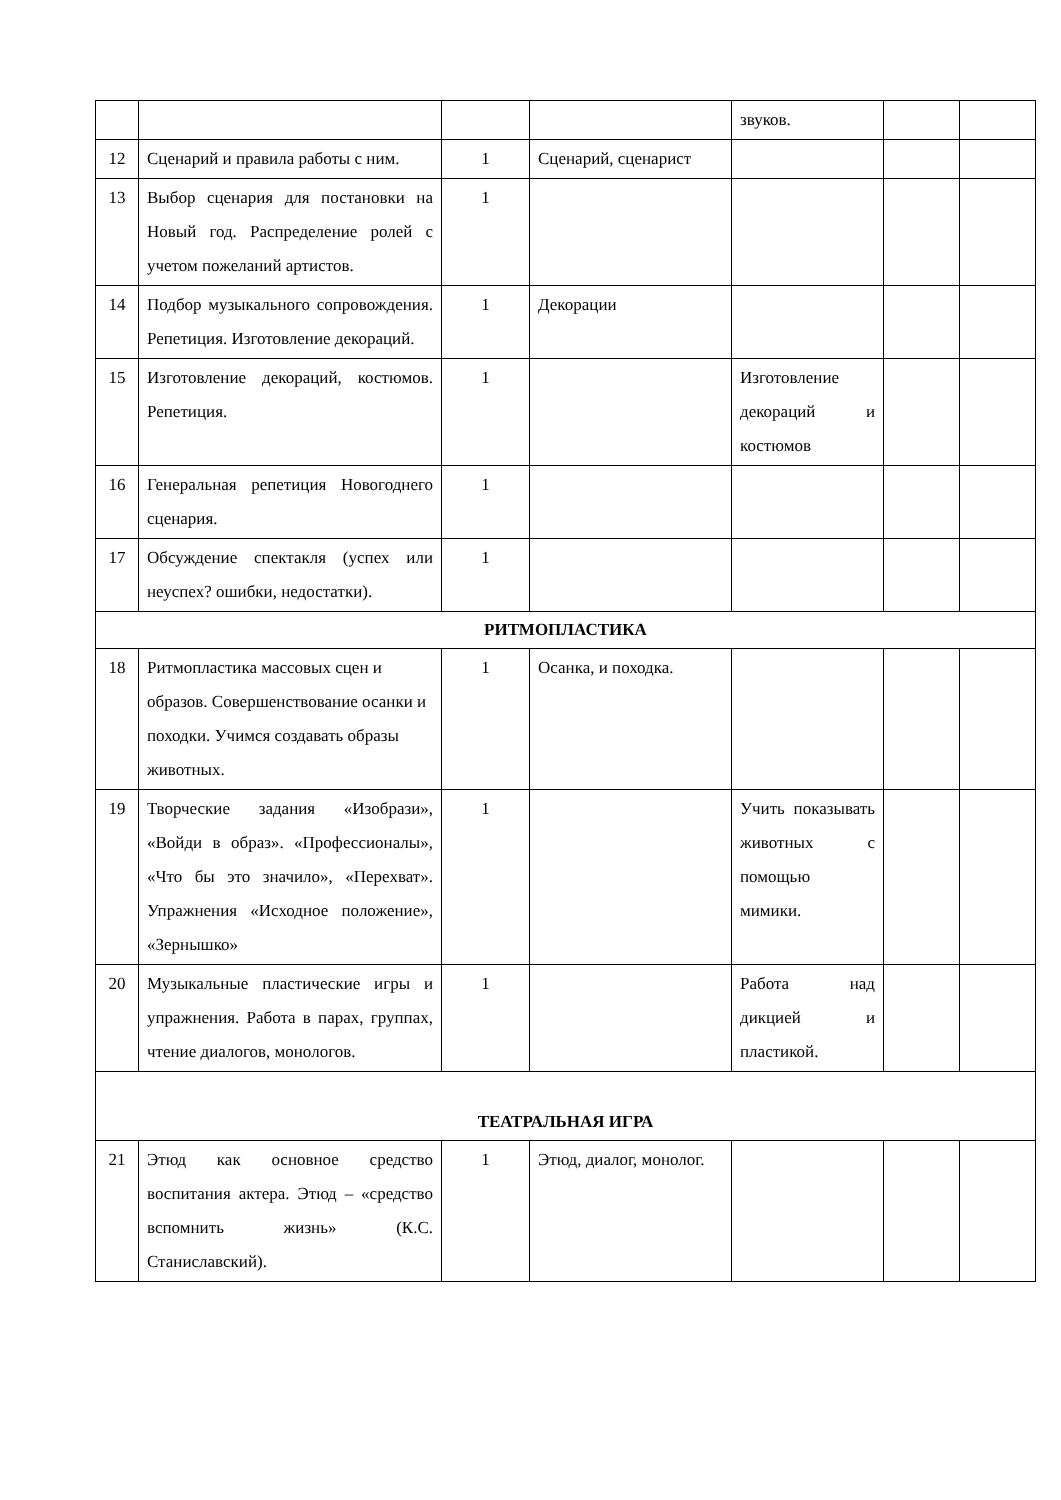| | | | | звуков. | | |
| 12 | Сценарий и правила работы с ним. | 1 | Сценарий, сценарист | | | |
| 13 | Выбор сценария для постановки на Новый год. Распределение ролей с учетом пожеланий артистов. | 1 | | | | |
| 14 | Подбор музыкального сопровождения. Репетиция. Изготовление декораций. | 1 | Декорации | | | |
| 15 | Изготовление декораций, костюмов. Репетиция. | 1 | | Изготовление декораций и костюмов | | |
| 16 | Генеральная репетиция Новогоднего сценария. | 1 | | | | |
| 17 | Обсуждение спектакля (успех или неуспех? ошибки, недостатки). | 1 | | | | |
| РИТМОПЛАСТИКА | | | | | | |
| 18 | Ритмопластика массовых сцен и образов. Совершенствование осанки и походки. Учимся создавать образы животных. | 1 | Осанка, и походка. | | | |
| 19 | Творческие задания «Изобрази», «Войди в образ». «Профессионалы», «Что бы это значило», «Перехват». Упражнения «Исходное положение», «Зернышко» | 1 | | Учить показывать животных с помощью мимики. | | |
| 20 | Музыкальные пластические игры и упражнения. Работа в парах, группах, чтение диалогов, монологов. | 1 | | Работа над дикцией и пластикой. | | |
| ТЕАТРАЛЬНАЯ ИГРА | | | | | | |
| 21 | Этюд как основное средство воспитания актера. Этюд – «средство вспомнить жизнь» (К.С. Станиславский). | 1 | Этюд, диалог, монолог. | | | |